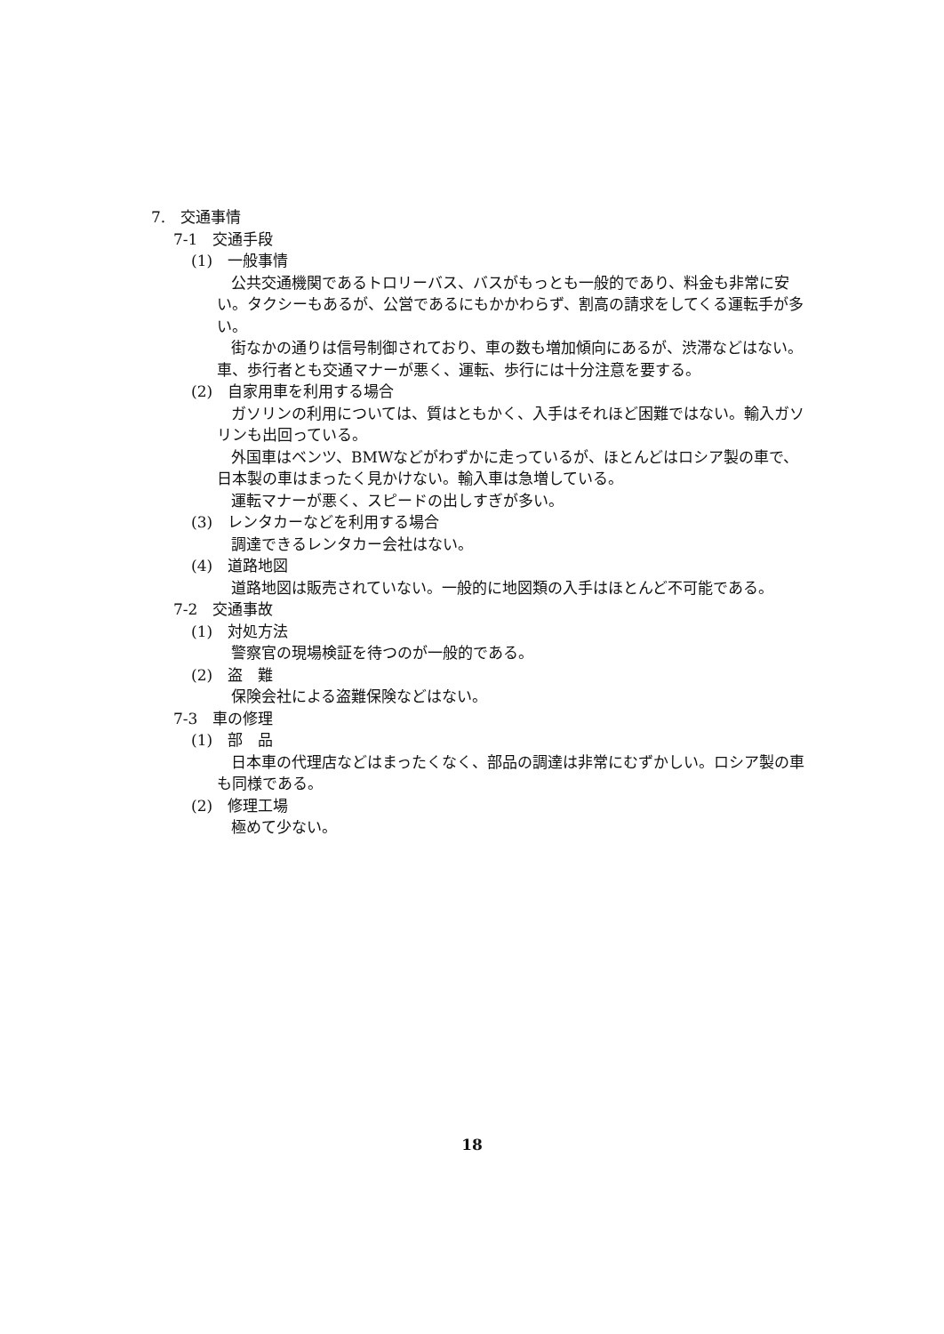7.　交通事情
7-1　交通手段
(1)　一般事情
公共交通機関であるトロリーバス、バスがもっとも一般的であり、料金も非常に安い。タクシーもあるが、公営であるにもかかわらず、割高の請求をしてくる運転手が多い。
街なかの通りは信号制御されており、車の数も増加傾向にあるが、渋滞などはない。車、歩行者とも交通マナーが悪く、運転、歩行には十分注意を要する。
(2)　自家用車を利用する場合
ガソリンの利用については、質はともかく、入手はそれほど困難ではない。輸入ガソリンも出回っている。
外国車はベンツ、BMWなどがわずかに走っているが、ほとんどはロシア製の車で、日本製の車はまったく見かけない。輸入車は急増している。
運転マナーが悪く、スピードの出しすぎが多い。
(3)　レンタカーなどを利用する場合
調達できるレンタカー会社はない。
(4)　道路地図
道路地図は販売されていない。一般的に地図類の入手はほとんど不可能である。
7-2　交通事故
(1)　対処方法
警察官の現場検証を待つのが一般的である。
(2)　盗　難
保険会社による盗難保険などはない。
7-3　車の修理
(1)　部　品
日本車の代理店などはまったくなく、部品の調達は非常にむずかしい。ロシア製の車も同様である。
(2)　修理工場
極めて少ない。
18